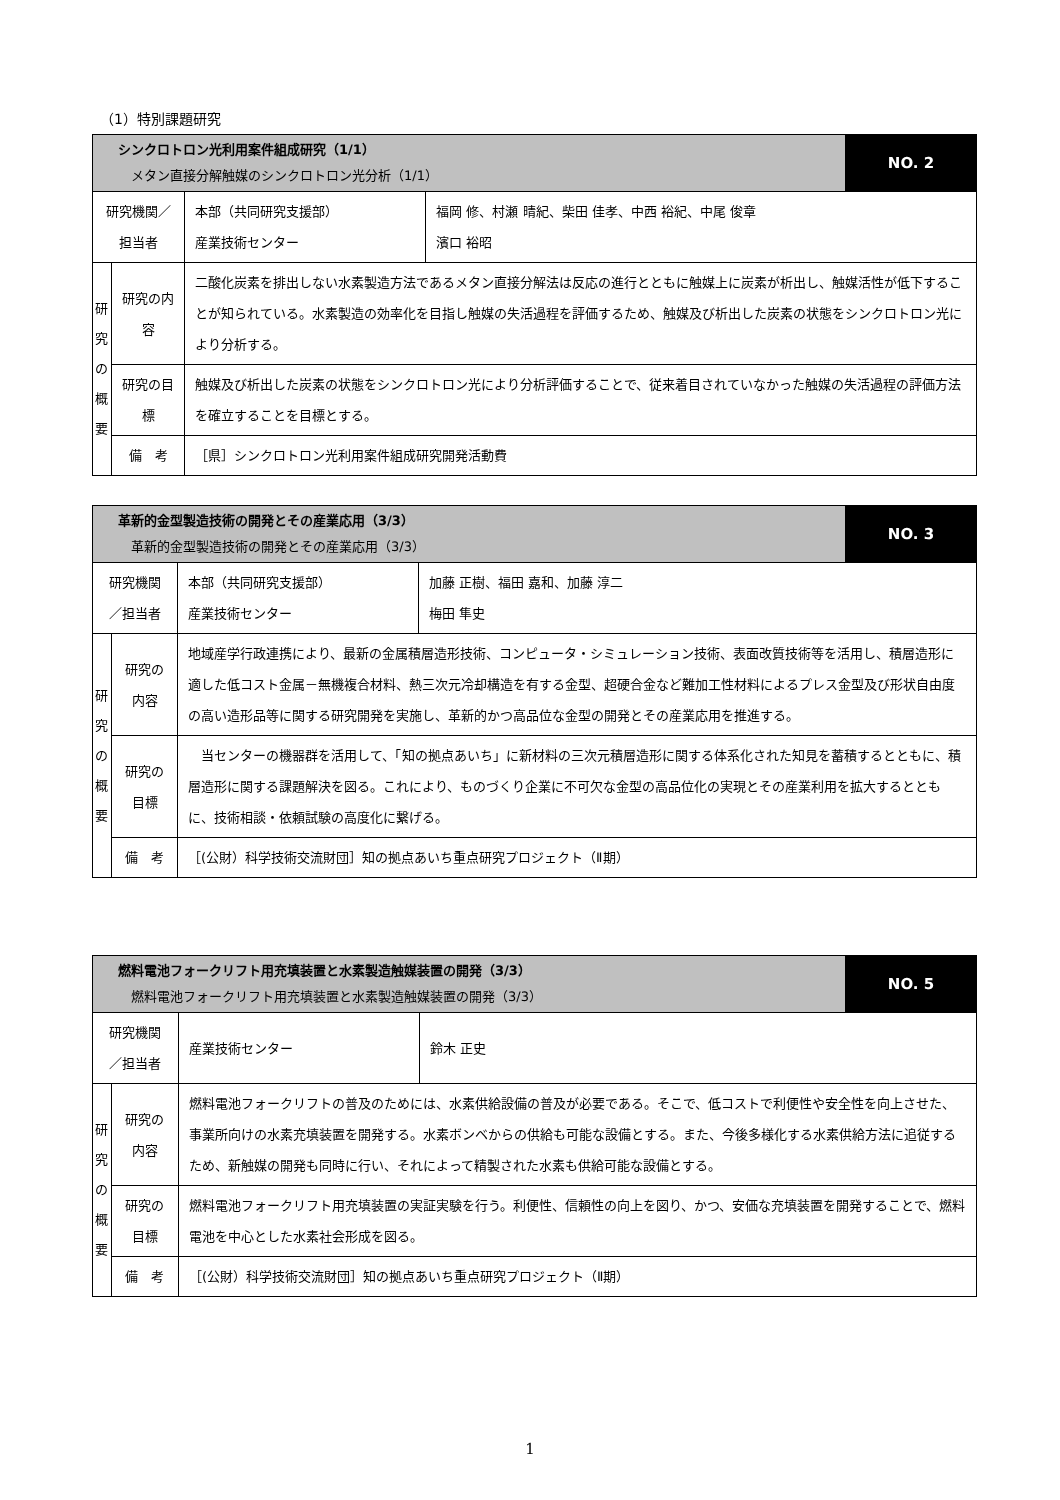（1）特別課題研究
| シンクロトロン光利用案件組成研究（1/1） メタン直接分解触媒のシンクロトロン光分析（1/1） | | | | NO. 2 |
| 研究機関／担当者 | | 本部（共同研究支援部） 産業技術センター | 福岡 修、村瀬 晴紀、柴田 佳孝、中西 裕紀、中尾 俊章 濱口 裕昭 | |
| 研究の概要 | 研究の内容 | 二酸化炭素を排出しない水素製造方法であるメタン直接分解法は反応の進行とともに触媒上に炭素が析出し、触媒活性が低下することが知られている。水素製造の効率化を目指し触媒の失活過程を評価するため、触媒及び析出した炭素の状態をシンクロトロン光により分析する。 | | |
| | 研究の目標 | 触媒及び析出した炭素の状態をシンクロトロン光により分析評価することで、従来着目されていなかった触媒の失活過程の評価方法を確立することを目標とする。 | | |
| | 備 考 | ［県］シンクロトロン光利用案件組成研究開発活動費 | | |
| 革新的金型製造技術の開発とその産業応用（3/3） 革新的金型製造技術の開発とその産業応用（3/3） | | | | NO. 3 |
| 研究機関／担当者 | | 本部（共同研究支援部） 産業技術センター | 加藤 正樹、福田 嘉和、加藤 淳二 梅田 隼史 | |
| 研究の概要 | 研究の内容 | 地域産学行政連携により、最新の金属積層造形技術、コンピュータ・シミュレーション技術、表面改質技術等を活用し、積層造形に適した低コスト金属－無機複合材料、熱三次元冷却構造を有する金型、超硬合金など難加工性材料によるプレス金型及び形状自由度の高い造形品等に関する研究開発を実施し、革新的かつ高品位な金型の開発とその産業応用を推進する。 | | |
| | 研究の目標 | 当センターの機器群を活用して、「知の拠点あいち」に新材料の三次元積層造形に関する体系化された知見を蓄積するとともに、積層造形に関する課題解決を図る。これにより、ものづくり企業に不可欠な金型の高品位化の実現とその産業利用を拡大するとともに、技術相談・依頼試験の高度化に繋げる。 | | |
| | 備 考 | ［(公財）科学技術交流財団］知の拠点あいち重点研究プロジェクト（Ⅱ期） | | |
| 燃料電池フォークリフト用充填装置と水素製造触媒装置の開発（3/3） 燃料電池フォークリフト用充填装置と水素製造触媒装置の開発（3/3） | | | | NO. 5 |
| 研究機関／担当者 | | 産業技術センター | 鈴木 正史 | |
| 研究の概要 | 研究の内容 | 燃料電池フォークリフトの普及のためには、水素供給設備の普及が必要である。そこで、低コストで利便性や安全性を向上させた、事業所向けの水素充填装置を開発する。水素ボンベからの供給も可能な設備とする。また、今後多様化する水素供給方法に追従するため、新触媒の開発も同時に行い、それによって精製された水素も供給可能な設備とする。 | | |
| | 研究の目標 | 燃料電池フォークリフト用充填装置の実証実験を行う。利便性、信頼性の向上を図り、かつ、安価な充填装置を開発することで、燃料電池を中心とした水素社会形成を図る。 | | |
| | 備 考 | ［(公財）科学技術交流財団］知の拠点あいち重点研究プロジェクト（Ⅱ期） | | |
1